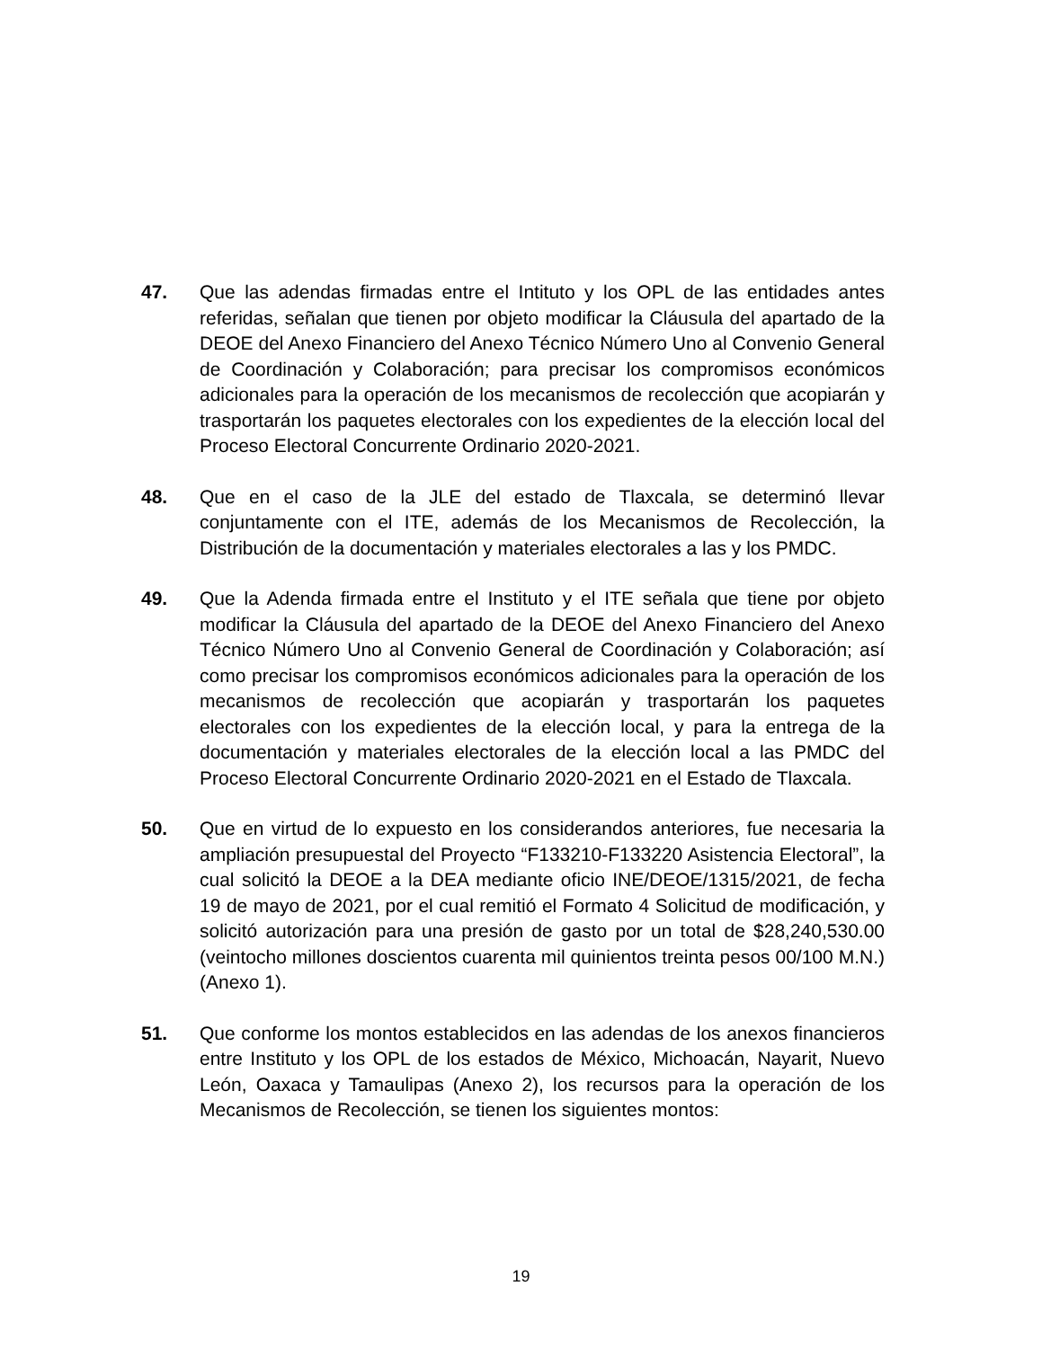47. Que las adendas firmadas entre el Intituto y los OPL de las entidades antes referidas, señalan que tienen por objeto modificar la Cláusula del apartado de la DEOE del Anexo Financiero del Anexo Técnico Número Uno al Convenio General de Coordinación y Colaboración; para precisar los compromisos económicos adicionales para la operación de los mecanismos de recolección que acopiarán y trasportarán los paquetes electorales con los expedientes de la elección local del Proceso Electoral Concurrente Ordinario 2020-2021.
48. Que en el caso de la JLE del estado de Tlaxcala, se determinó llevar conjuntamente con el ITE, además de los Mecanismos de Recolección, la Distribución de la documentación y materiales electorales a las y los PMDC.
49. Que la Adenda firmada entre el Instituto y el ITE señala que tiene por objeto modificar la Cláusula del apartado de la DEOE del Anexo Financiero del Anexo Técnico Número Uno al Convenio General de Coordinación y Colaboración; así como precisar los compromisos económicos adicionales para la operación de los mecanismos de recolección que acopiarán y trasportarán los paquetes electorales con los expedientes de la elección local, y para la entrega de la documentación y materiales electorales de la elección local a las PMDC del Proceso Electoral Concurrente Ordinario 2020-2021 en el Estado de Tlaxcala.
50. Que en virtud de lo expuesto en los considerandos anteriores, fue necesaria la ampliación presupuestal del Proyecto “F133210-F133220 Asistencia Electoral”, la cual solicitó la DEOE a la DEA mediante oficio INE/DEOE/1315/2021, de fecha 19 de mayo de 2021, por el cual remitió el Formato 4 Solicitud de modificación, y solicitó autorización para una presión de gasto por un total de $28,240,530.00 (veintocho millones doscientos cuarenta mil quinientos treinta pesos 00/100 M.N.) (Anexo 1).
51. Que conforme los montos establecidos en las adendas de los anexos financieros entre Instituto y los OPL de los estados de México, Michoacán, Nayarit, Nuevo León, Oaxaca y Tamaulipas (Anexo 2), los recursos para la operación de los Mecanismos de Recolección, se tienen los siguientes montos:
19